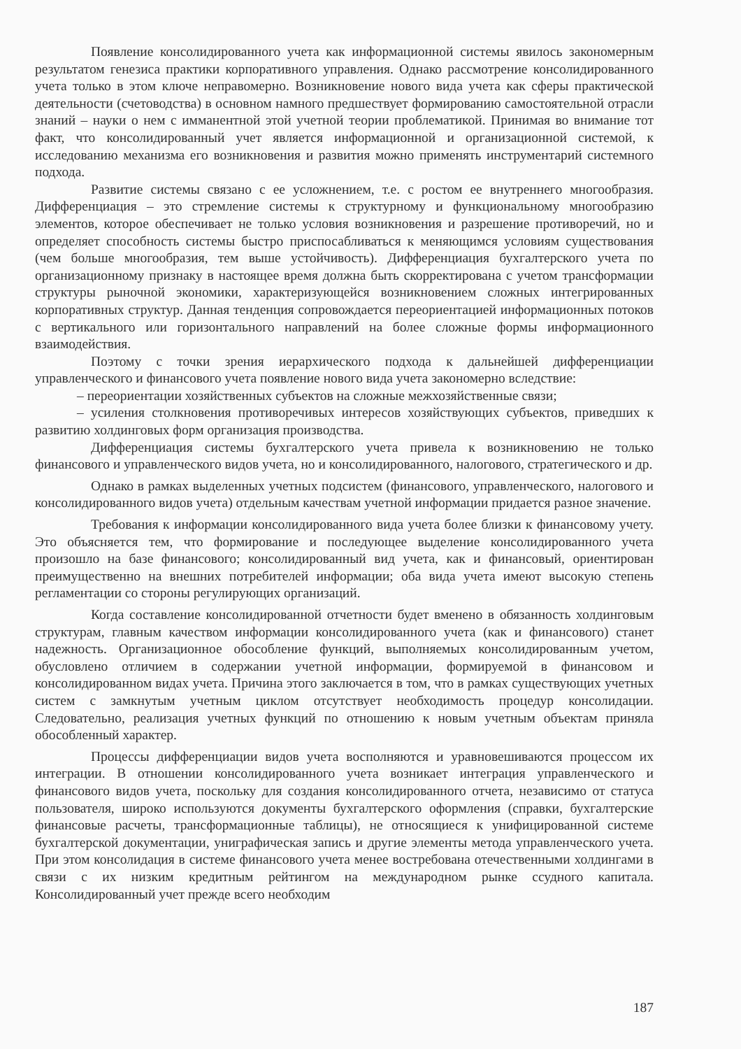Появление консолидированного учета как информационной системы явилось закономерным результатом генезиса практики корпоративного управления. Однако рассмотрение консолидированного учета только в этом ключе неправомерно. Возникновение нового вида учета как сферы практической деятельности (счетоводства) в основном намного предшествует формированию самостоятельной отрасли знаний – науки о нем с имманентной этой учетной теории проблематикой. Принимая во внимание тот факт, что консолидированный учет является информационной и организационной системой, к исследованию механизма его возникновения и развития можно применять инструментарий системного подхода.
Развитие системы связано с ее усложнением, т.е. с ростом ее внутреннего многообразия. Дифференциация – это стремление системы к структурному и функциональному многообразию элементов, которое обеспечивает не только условия возникновения и разрешение противоречий, но и определяет способность системы быстро приспосабливаться к меняющимся условиям существования (чем больше многообразия, тем выше устойчивость). Дифференциация бухгалтерского учета по организационному признаку в настоящее время должна быть скорректирована с учетом трансформации структуры рыночной экономики, характеризующейся возникновением сложных интегрированных корпоративных структур. Данная тенденция сопровождается переориентацией информационных потоков с вертикального или горизонтального направлений на более сложные формы информационного взаимодействия.
Поэтому с точки зрения иерархического подхода к дальнейшей дифференциации управленческого и финансового учета появление нового вида учета закономерно вследствие:
– переориентации хозяйственных субъектов на сложные межхозяйственные связи;
– усиления столкновения противоречивых интересов хозяйствующих субъектов, приведших к развитию холдинговых форм организация производства.
Дифференциация системы бухгалтерского учета привела к возникновению не только финансового и управленческого видов учета, но и консолидированного, налогового, стратегического и др.
Однако в рамках выделенных учетных подсистем (финансового, управленческого, налогового и консолидированного видов учета) отдельным качествам учетной информации придается разное значение.
Требования к информации консолидированного вида учета более близки к финансовому учету. Это объясняется тем, что формирование и последующее выделение консолидированного учета произошло на базе финансового; консолидированный вид учета, как и финансовый, ориентирован преимущественно на внешних потребителей информации; оба вида учета имеют высокую степень регламентации со стороны регулирующих организаций.
Когда составление консолидированной отчетности будет вменено в обязанность холдинговым структурам, главным качеством информации консолидированного учета (как и финансового) станет надежность. Организационное обособление функций, выполняемых консолидированным учетом, обусловлено отличием в содержании учетной информации, формируемой в финансовом и консолидированном видах учета. Причина этого заключается в том, что в рамках существующих учетных систем с замкнутым учетным циклом отсутствует необходимость процедур консолидации. Следовательно, реализация учетных функций по отношению к новым учетным объектам приняла обособленный характер.
Процессы дифференциации видов учета восполняются и уравновешиваются процессом их интеграции. В отношении консолидированного учета возникает интеграция управленческого и финансового видов учета, поскольку для создания консолидированного отчета, независимо от статуса пользователя, широко используются документы бухгалтерского оформления (справки, бухгалтерские финансовые расчеты, трансформационные таблицы), не относящиеся к унифицированной системе бухгалтерской документации, униграфическая запись и другие элементы метода управленческого учета. При этом консолидация в системе финансового учета менее востребована отечественными холдингами в связи с их низким кредитным рейтингом на международном рынке ссудного капитала. Консолидированный учет прежде всего необходим
187